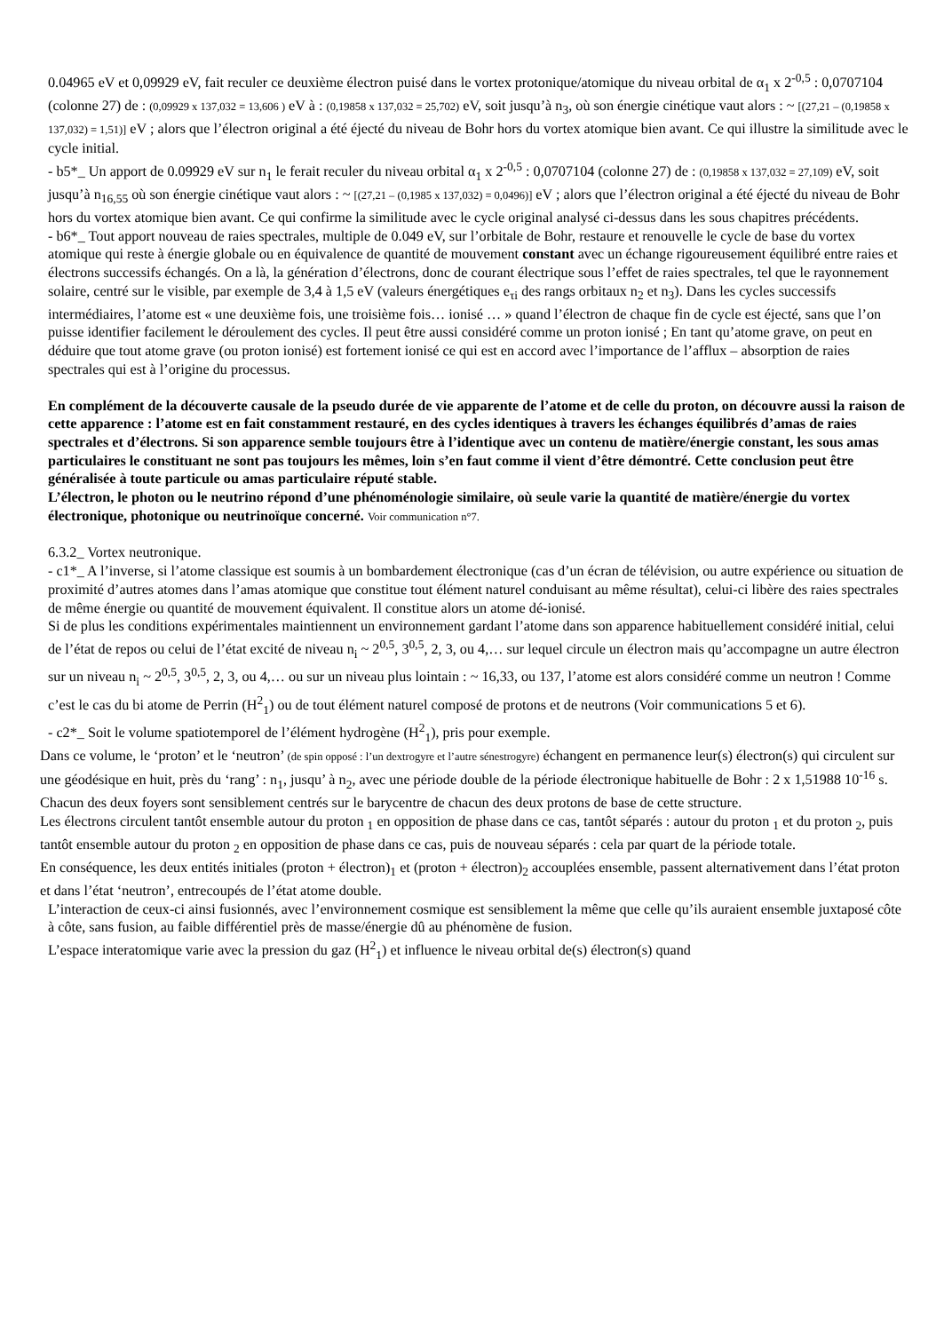0.04965 eV et 0,09929 eV, fait reculer ce deuxième électron puisé dans le vortex protonique/atomique du niveau orbital de α<sub>1</sub> x 2<sup>-0,5</sup> : 0,0707104 (colonne 27) de : (0,09929 x 137,032 = 13,606 ) eV à : (0,19858 x 137,032 = 25,702) eV, soit jusqu’à n<sub>3</sub>, où son énergie cinétique vaut alors : ~ [(27,21 – (0,19858 x 137,032) = 1,51)] eV ; alors que l’électron original a été éjecté du niveau de Bohr hors du vortex atomique bien avant. Ce qui illustre la similitude avec le cycle initial.
- b5*_ Un apport de 0.09929 eV sur n<sub>1</sub> le ferait reculer du niveau orbital α<sub>1</sub> x 2<sup>-0,5</sup> : 0,0707104 (colonne 27) de : (0,19858 x 137,032 = 27,109) eV, soit jusqu’à n<sub>16,55</sub> où son énergie cinétique vaut alors : ~ [(27,21 – (0,1985 x 137,032) = 0,0496)] eV ; alors que l’électron original a été éjecté du niveau de Bohr hors du vortex atomique bien avant. Ce qui confirme la similitude avec le cycle original analysé ci-dessus dans les sous chapitres précédents.
- b6*_ Tout apport nouveau de raies spectrales, multiple de 0.049 eV, sur l’orbitale de Bohr, restaure et renouvelle le cycle de base du vortex atomique qui reste à énergie globale ou en équivalence de quantité de mouvement constant avec un échange rigoureusement équilibré entre raies et électrons successifs échangés. On a là, la génération d’électrons, donc de courant électrique sous l’effet de raies spectrales, tel que le rayonnement solaire, centré sur le visible, par exemple de 3,4 à 1,5 eV (valeurs énergétiques e<sub>τi</sub> des rangs orbitaux n<sub>2</sub> et n<sub>3</sub>). Dans les cycles successifs intermédiaires, l’atome est « une deuxième fois, une troisième fois… ionisé … » quand l’électron de chaque fin de cycle est éjecté, sans que l’on puisse identifier facilement le déroulement des cycles. Il peut être aussi considéré comme un proton ionisé ; En tant qu’atome grave, on peut en déduire que tout atome grave (ou proton ionisé) est fortement ionisé ce qui est en accord avec l’importance de l’afflux – absorption de raies spectrales qui est à l’origine du processus.
En complément de la découverte causale de la pseudo durée de vie apparente de l’atome et de celle du proton, on découvre aussi la raison de cette apparence : l’atome est en fait constamment restauré, en des cycles identiques à travers les échanges équilibrés d’amas de raies spectrales et d’électrons. Si son apparence semble toujours être à l’identique avec un contenu de matière/énergie constant, les sous amas particulaires le constituant ne sont pas toujours les mêmes, loin s’en faut comme il vient d’être démontré. Cette conclusion peut être généralisée à toute particule ou amas particulaire réputé stable.
L’électron, le photon ou le neutrino répond d’une phénoménologie similaire, où seule varie la quantité de matière/énergie du vortex électronique, photonique ou neutrinoïque concerné. Voir communication n°7.
6.3.2_ Vortex neutronique.
- c1*_ A l’inverse, si l’atome classique est soumis à un bombardement électronique (cas d’un écran de télévision, ou autre expérience ou situation de proximité d’autres atomes dans l’amas atomique que constitue tout élément naturel conduisant au même résultat), celui-ci libère des raies spectrales de même énergie ou quantité de mouvement équivalent. Il constitue alors un atome dé-ionisé.
Si de plus les conditions expérimentales maintiennent un environnement gardant l’atome dans son apparence habituellement considéré initial, celui de l’état de repos ou celui de l’état excité de niveau n<sub>i</sub> ~ 2<sup>0,5</sup>, 3<sup>0,5</sup>, 2, 3, ou 4,… sur lequel circule un électron mais qu’accompagne un autre électron sur un niveau n<sub>i</sub> ~ 2<sup>0,5</sup>, 3<sup>0,5</sup>, 2, 3, ou 4,… ou sur un niveau plus lointain : ~ 16,33, ou 137, l’atome est alors considéré comme un neutron ! Comme c’est le cas du bi atome de Perrin (H<sup>2</sup><sub>1</sub>) ou de tout élément naturel composé de protons et de neutrons (Voir communications 5 et 6).
- c2*_ Soit le volume spatiotemporel de l’élément hydrogène (H<sup>2</sup><sub>1</sub>), pris pour exemple.
Dans ce volume, le ‘proton’ et le ‘neutron’ (de spin opposé : l’un dextrogyre et l’autre sénestrogyre) échangent en permanence leur(s) électron(s) qui circulent sur une géodésique en huit, près du ‘rang’ : n<sub>1</sub>, jusqu’ à n<sub>2</sub>, avec une période double de la période électronique habituelle de Bohr : 2 x 1,51988 10<sup>-16</sup> s. Chacun des deux foyers sont sensiblement centrés sur le barycentre de chacun des deux protons de base de cette structure.
Les électrons circulent tantôt ensemble autour du proton <sub>1</sub> en opposition de phase dans ce cas, tantôt séparés : autour du proton <sub>1</sub> et du proton <sub>2</sub>, puis tantôt ensemble autour du proton <sub>2</sub> en opposition de phase dans ce cas, puis de nouveau séparés : cela par quart de la période totale.
En conséquence, les deux entités initiales (proton + électron)<sub>1</sub> et (proton + électron)<sub>2</sub> accouplées ensemble, passent alternativement dans l’état proton et dans l’état ‘neutron’, entrecoupés de l’état atome double.
L’interaction de ceux-ci ainsi fusionnés, avec l’environnement cosmique est sensiblement la même que celle qu’ils auraient ensemble juxtaposé côte à côte, sans fusion, au faible différentiel près de masse/énergie dû au phénomène de fusion.
L’espace interatomique varie avec la pression du gaz (H<sup>2</sup><sub>1</sub>) et influence le niveau orbital de(s) électron(s) quand